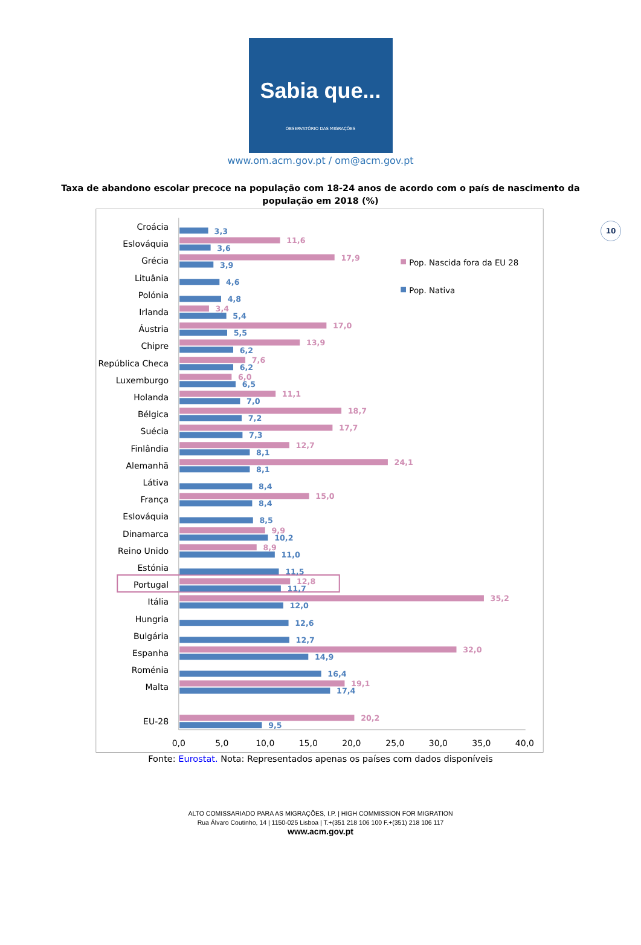Sabia que...
OBSERVATÓRIO DAS MIGRAÇÕES
www.om.acm.gov.pt / om@acm.gov.pt
10
Taxa de abandono escolar precoce na população com 18-24 anos de acordo com o país de nascimento da população em 2018 (%)
Pop. Nascida fora da EU 28
Pop. Nativa
Croácia
Eslováquia
Grécia
Lituânia
Polónia
Irlanda
Áustria
Chipre
República Checa
Luxemburgo
Holanda
Bélgica
Suécia
Finlândia
Alemanhã
Látiva
França
Eslováquia
Dinamarca
Reino Unido
Estónia
Portugal
Itália
Hungria
Bulgária
Espanha
Roménia
Malta
EU-28
3,3
11,6
3,6
17,9
3,9
4,6
4,8
3,4
5,4
17,0
5,5
13,9
6,2
7,6
6,2
6,0
6,5
11,1
7,0
18,7
7,2
17,7
7,3
12,7
8,1
24,1
8,1
8,4
15,0
8,4
8,5
9,9
10,2
8,9
11,0
11,5
12,8
11,7
35,2
12,0
12,6
12,7
32,0
14,9
16,4
19,1
17,4
20,2
9,5
0,0
5,0
10,0
15,0
20,0
25,0
30,0
35,0
40,0
Fonte: Eurostat. Nota: Representados apenas os países com dados disponíveis
ALTO COMISSARIADO PARA AS MIGRAÇÕES, I.P. | HIGH COMMISSION FOR MIGRATION
Rua Álvaro Coutinho, 14 | 1150-025 Lisboa | T.+(351 218 106 100 F.+(351) 218 106 117
www.acm.gov.pt